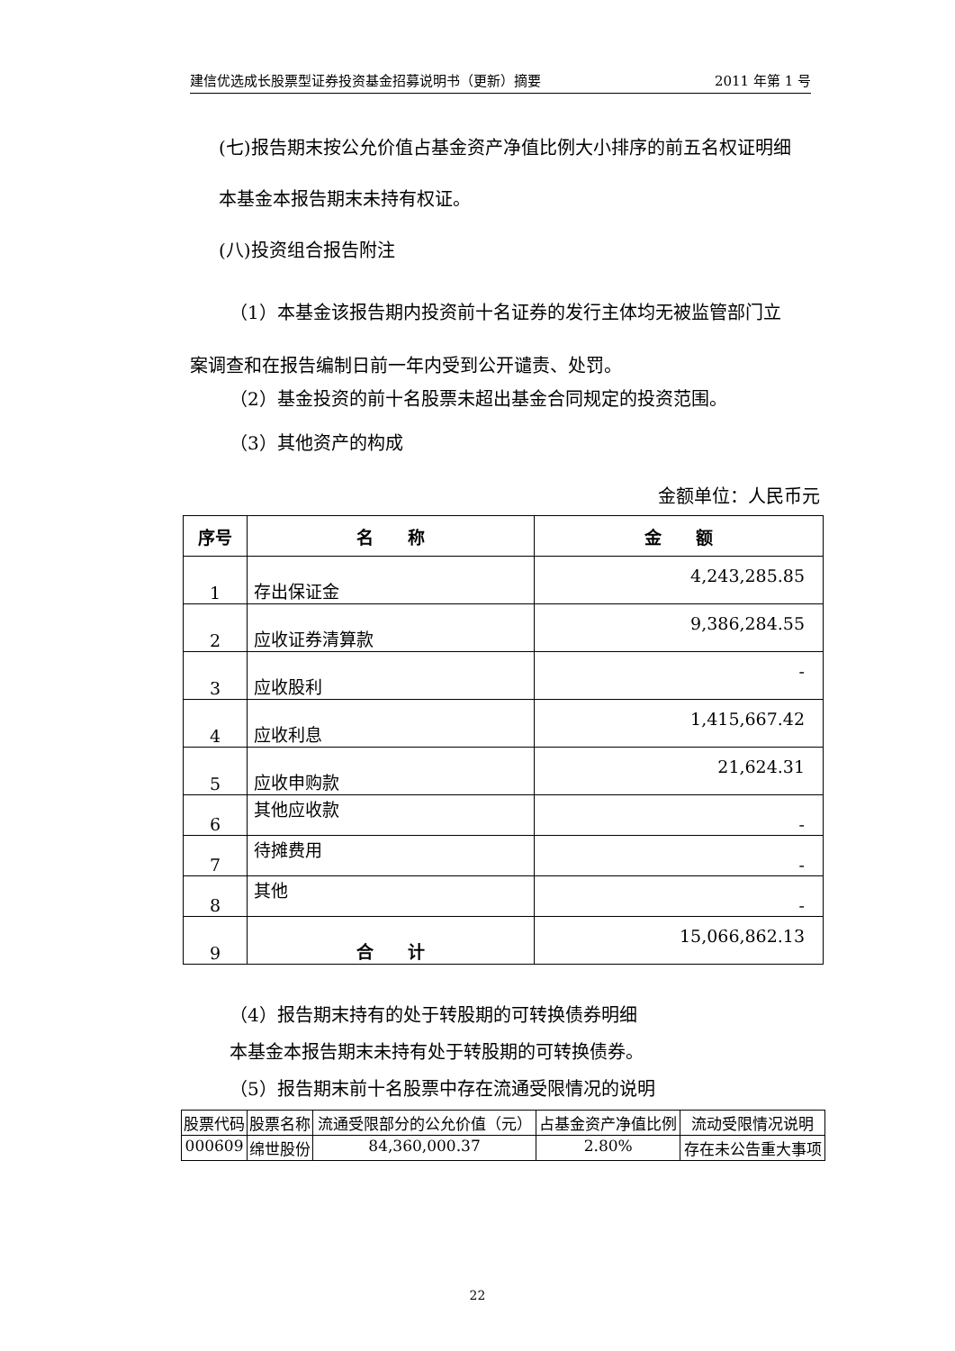建信优选成长股票型证券投资基金招募说明书（更新）摘要 2011 年第 1 号
(七)报告期末按公允价值占基金资产净值比例大小排序的前五名权证明细
本基金本报告期末未持有权证。
(八)投资组合报告附注
（1）本基金该报告期内投资前十名证券的发行主体均无被监管部门立
案调查和在报告编制日前一年内受到公开谴责、处罚。
（2）基金投资的前十名股票未超出基金合同规定的投资范围。
（3）其他资产的构成
金额单位：人民币元
| 序号 | 名 称 | 金 额 |
| --- | --- | --- |
| 1 | 存出保证金 | 4,243,285.85 |
| 2 | 应收证券清算款 | 9,386,284.55 |
| 3 | 应收股利 | - |
| 4 | 应收利息 | 1,415,667.42 |
| 5 | 应收申购款 | 21,624.31 |
| 6 | 其他应收款 | - |
| 7 | 待摊费用 | - |
| 8 | 其他 | - |
| 9 | 合 计 | 15,066,862.13 |
（4）报告期末持有的处于转股期的可转换债券明细
本基金本报告期末未持有处于转股期的可转换债券。
（5）报告期末前十名股票中存在流通受限情况的说明
| 股票代码 | 股票名称 | 流通受限部分的公允价值（元） | 占基金资产净值比例 | 流动受限情况说明 |
| --- | --- | --- | --- | --- |
| 000609 | 绵世股份 | 84,360,000.37 | 2.80% | 存在未公告重大事项 |
22